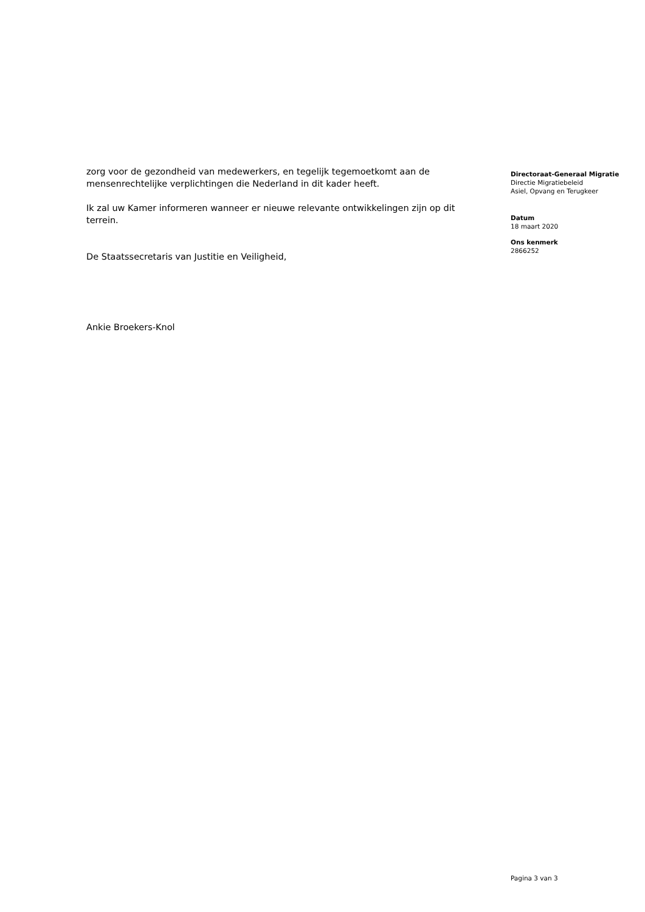zorg voor de gezondheid van medewerkers, en tegelijk tegemoetkomt aan de mensenrechtelijke verplichtingen die Nederland in dit kader heeft.
Ik zal uw Kamer informeren wanneer er nieuwe relevante ontwikkelingen zijn op dit terrein.
De Staatssecretaris van Justitie en Veiligheid,
Ankie Broekers-Knol
Directoraat-Generaal Migratie
Directie Migratiebeleid
Asiel, Opvang en Terugkeer
Datum
18 maart 2020
Ons kenmerk
2866252
Pagina 3 van 3